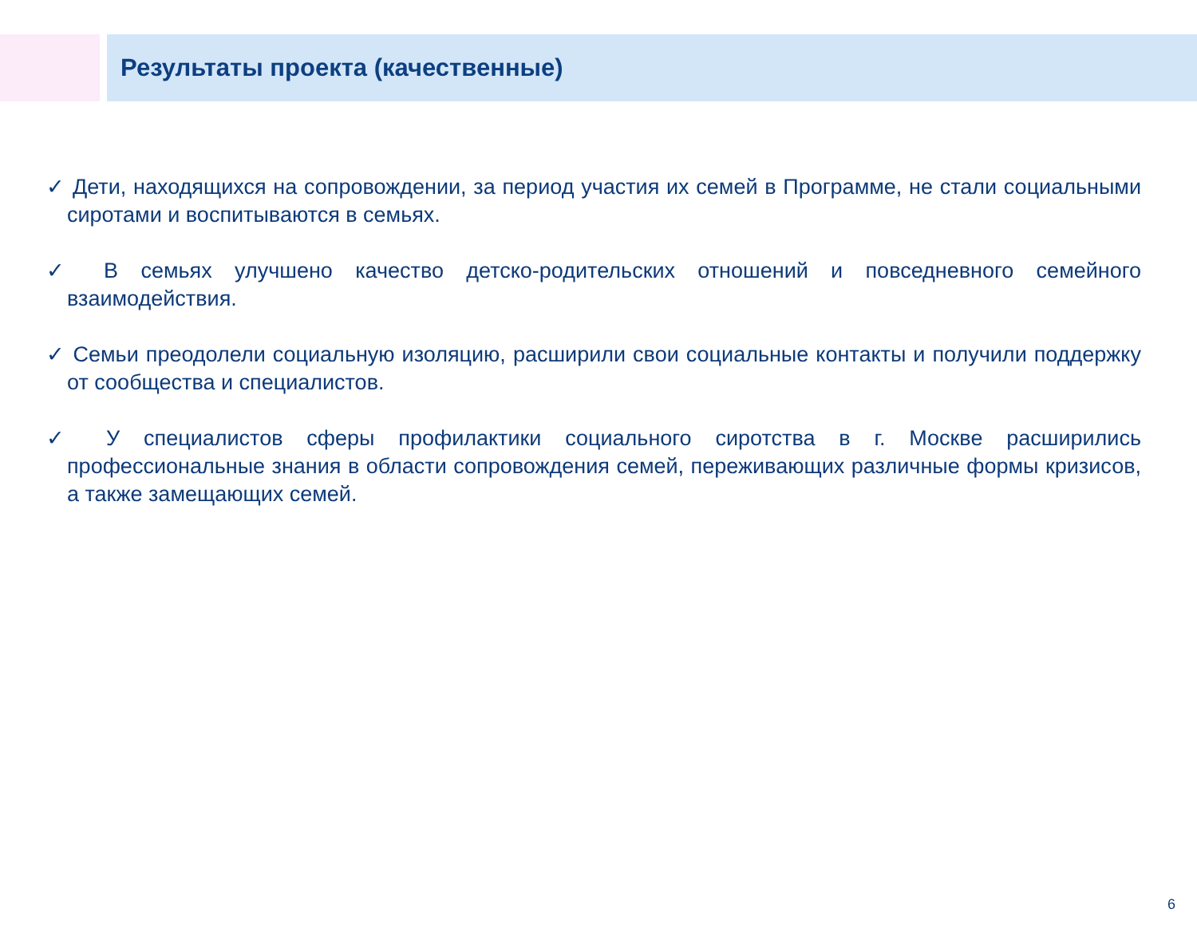Результаты проекта (качественные)
✓ Дети, находящихся на сопровождении, за период участия их семей в Программе, не стали социальными сиротами и воспитываются в семьях.
✓ В семьях улучшено качество детско-родительских отношений и повседневного семейного взаимодействия.
✓ Семьи преодолели социальную изоляцию, расширили свои социальные контакты и получили поддержку от сообщества и специалистов.
✓ У специалистов сферы профилактики социального сиротства в г. Москве расширились профессиональные знания в области сопровождения семей, переживающих различные формы кризисов, а также замещающих семей.
6